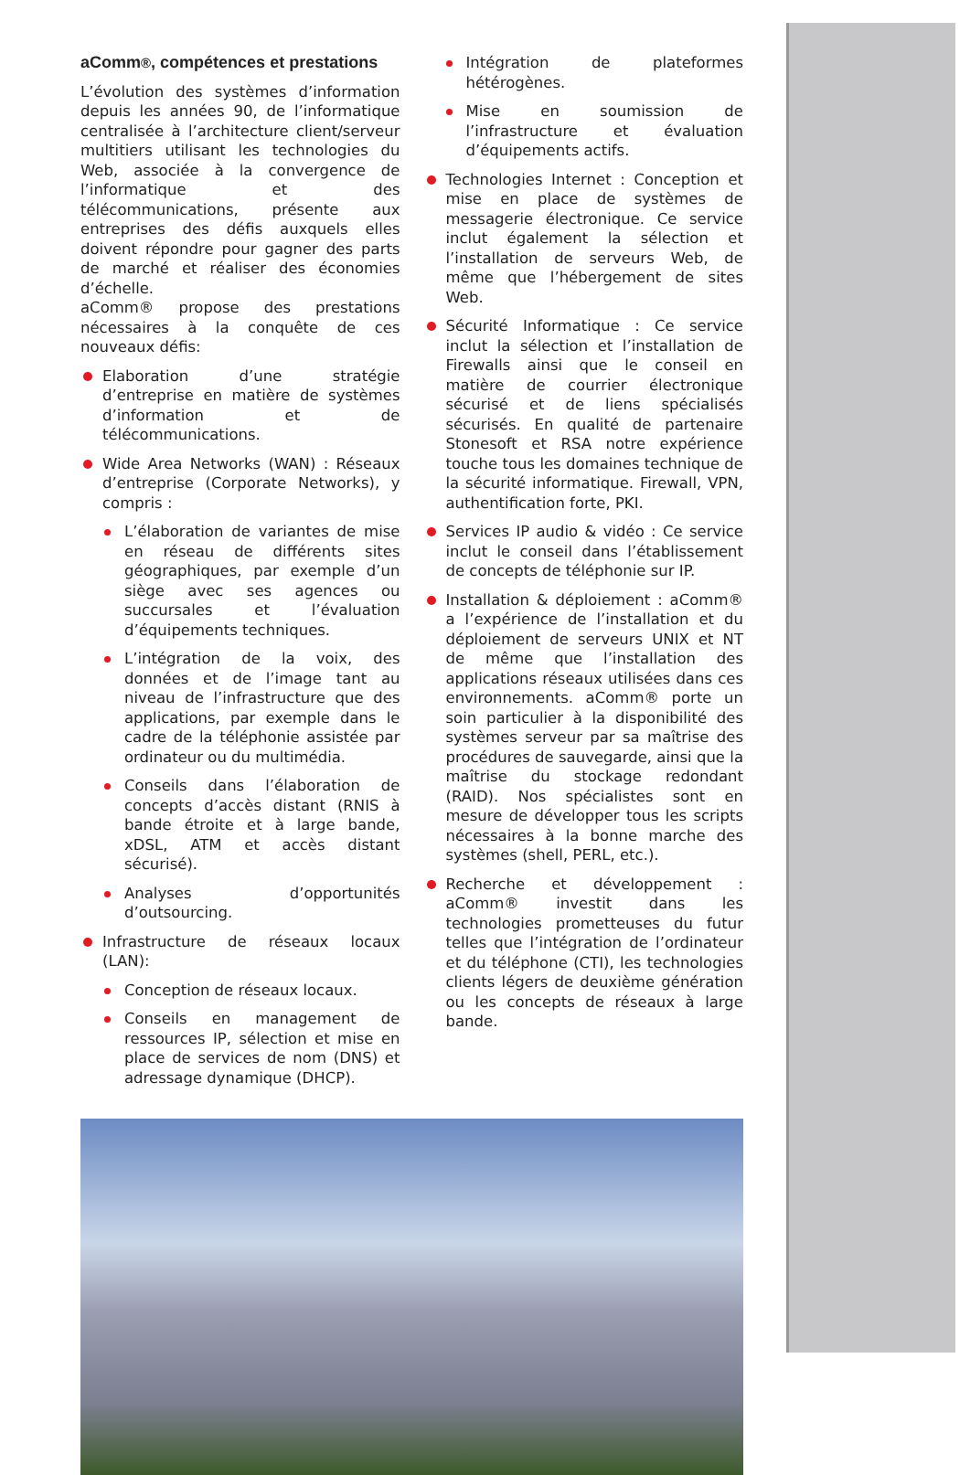aComm®, compétences et prestations
L’évolution des systèmes d’information depuis les années 90, de l’informatique centralisée à l’architecture client/serveur multitiers utilisant les technologies du Web, associée à la convergence de l’informatique et des télécommunications, présente aux entreprises des défis auxquels elles doivent répondre pour gagner des parts de marché et réaliser des économies d’échelle.
aComm® propose des prestations nécessaires à la conquête de ces nouveaux défis:
Elaboration d’une stratégie d’entreprise en matière de systèmes d’information et de télécommunications.
Wide Area Networks (WAN) : Réseaux d’entreprise (Corporate Networks), y compris :
L’élaboration de variantes de mise en réseau de différents sites géographiques, par exemple d’un siège avec ses agences ou succursales et l’évaluation d’équipements techniques.
L’intégration de la voix, des données et de l’image tant au niveau de l’infrastructure que des applications, par exemple dans le cadre de la téléphonie assistée par ordinateur ou du multimédia.
Conseils dans l’élaboration de concepts d’accès distant (RNIS à bande étroite et à large bande, xDSL, ATM et accès distant sécurisé).
Analyses d’opportunités d’outsourcing.
Infrastructure de réseaux locaux (LAN):
Conception de réseaux locaux.
Conseils en management de ressources IP, sélection et mise en place de services de nom (DNS) et adressage dynamique (DHCP).
Intégration de plateformes hétérogènes.
Mise en soumission de l’infrastructure et évaluation d’équipements actifs.
Technologies Internet : Conception et mise en place de systèmes de messagerie électronique. Ce service inclut également la sélection et l’installation de serveurs Web, de même que l’hébergement de sites Web.
Sécurité Informatique : Ce service inclut la sélection et l’installation de Firewalls ainsi que le conseil en matière de courrier électronique sécurisé et de liens spécialisés sécurisés. En qualité de partenaire Stonesoft et RSA notre expérience touche tous les domaines technique de la sécurité informatique. Firewall, VPN, authentification forte, PKI.
Services IP audio & vidéo : Ce service inclut le conseil dans l’établissement de concepts de téléphonie sur IP.
Installation & déploiement : aComm® a l’expérience de l’installation et du déploiement de serveurs UNIX et NT de même que l’installation des applications réseaux utilisées dans ces environnements. aComm® porte un soin particulier à la disponibilité des systèmes serveur par sa maîtrise des procédures de sauvegarde, ainsi que la maîtrise du stockage redondant (RAID). Nos spécialistes sont en mesure de développer tous les scripts nécessaires à la bonne marche des systèmes (shell, PERL, etc.).
Recherche et développement : aComm® investit dans les technologies prometteuses du futur telles que l’intégration de l’ordinateur et du téléphone (CTI), les technologies clients légers de deuxième génération ou les concepts de réseaux à large bande.